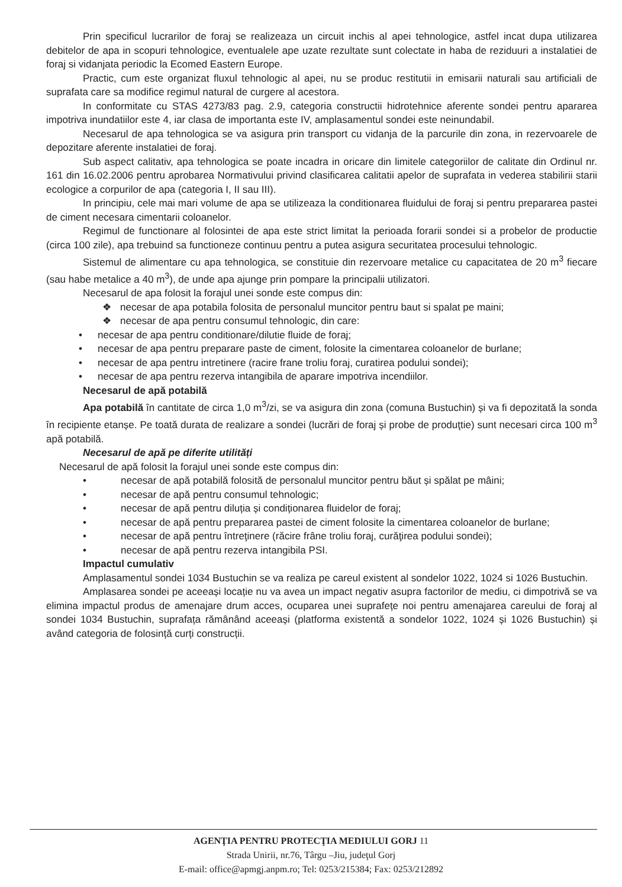Prin specificul lucrarilor de foraj se realizeaza un circuit inchis al apei tehnologice, astfel incat dupa utilizarea debitelor de apa in scopuri tehnologice, eventualele ape uzate rezultate sunt colectate in haba de reziduuri a instalatiei de foraj si vidanjata periodic la Ecomed Eastern Europe.
Practic, cum este organizat fluxul tehnologic al apei, nu se produc restitutii in emisarii naturali sau artificiali de suprafata care sa modifice regimul natural de curgere al acestora.
In conformitate cu STAS 4273/83 pag. 2.9, categoria constructii hidrotehnice aferente sondei pentru apararea impotriva inundatiilor este 4, iar clasa de importanta este IV, amplasamentul sondei este neinundabil.
Necesarul de apa tehnologica se va asigura prin transport cu vidanja de la parcurile din zona, in rezervoarele de depozitare aferente instalatiei de foraj.
Sub aspect calitativ, apa tehnologica se poate incadra in oricare din limitele categoriilor de calitate din Ordinul nr. 161 din 16.02.2006 pentru aprobarea Normativului privind clasificarea calitatii apelor de suprafata in vederea stabilirii starii ecologice a corpurilor de apa (categoria I, II sau III).
In principiu, cele mai mari volume de apa se utilizeaza la conditionarea fluidului de foraj si pentru prepararea pastei de ciment necesara cimentarii coloanelor.
Regimul de functionare al folosintei de apa este strict limitat la perioada forarii sondei si a probelor de productie (circa 100 zile), apa trebuind sa functioneze continuu pentru a putea asigura securitatea procesului tehnologic.
Sistemul de alimentare cu apa tehnologica, se constituie din rezervoare metalice cu capacitatea de 20 m<sup>3</sup> fiecare (sau habe metalice a 40 m<sup>3</sup>), de unde apa ajunge prin pompare la principalii utilizatori.
Necesarul de apa folosit la forajul unei sonde este compus din:
❖ necesar de apa potabila folosita de personalul muncitor pentru baut si spalat pe maini;
❖ necesar de apa pentru consumul tehnologic, din care:
• necesar de apa pentru conditionare/dilutie fluide de foraj;
• necesar de apa pentru preparare paste de ciment, folosite la cimentarea coloanelor de burlane;
• necesar de apa pentru intretinere (racire frane troliu foraj, curatirea podului sondei);
• necesar de apa pentru rezerva intangibila de aparare impotriva incendiilor.
Necesarul de apă potabilă
Apa potabilă în cantitate de circa 1,0 m<sup>3</sup>/zi, se va asigura din zona (comuna Bustuchin) și va fi depozitată la sonda în recipiente etanșe. Pe toată durata de realizare a sondei (lucrări de foraj și probe de produţtie) sunt necesari circa 100 m<sup>3</sup> apă potabilă.
Necesarul de apă pe diferite utilități
Necesarul de apă folosit la forajul unei sonde este compus din:
• necesar de apă potabilă folosită de personalul muncitor pentru băut și spălat pe mâini;
• necesar de apă pentru consumul tehnologic;
• necesar de apă pentru diluția și condiționarea fluidelor de foraj;
• necesar de apă pentru prepararea pastei de ciment folosite la cimentarea coloanelor de burlane;
• necesar de apă pentru întreţinere (răcire frâne troliu foraj, curăţirea podului sondei);
• necesar de apă pentru rezerva intangibila PSI.
Impactul cumulativ
Amplasamentul sondei 1034 Bustuchin se va realiza pe careul existent al sondelor 1022, 1024 si 1026 Bustuchin.
Amplasarea sondei pe aceeași locație nu va avea un impact negativ asupra factorilor de mediu, ci dimpotrivă se va elimina impactul produs de amenajare drum acces, ocuparea unei suprafețe noi pentru amenajarea careului de foraj al sondei 1034 Bustuchin, suprafața rămânând aceeași (platforma existentă a sondelor 1022, 1024 și 1026 Bustuchin) și având categoria de folosință curți construcții.
AGENŢIA PENTRU PROTECŢIA MEDIULUI GORJ 11
Strada Unirii, nr.76, Târgu –Jiu, judeţul Gorj
E-mail: office@apmgj.anpm.ro; Tel: 0253/215384; Fax: 0253/212892